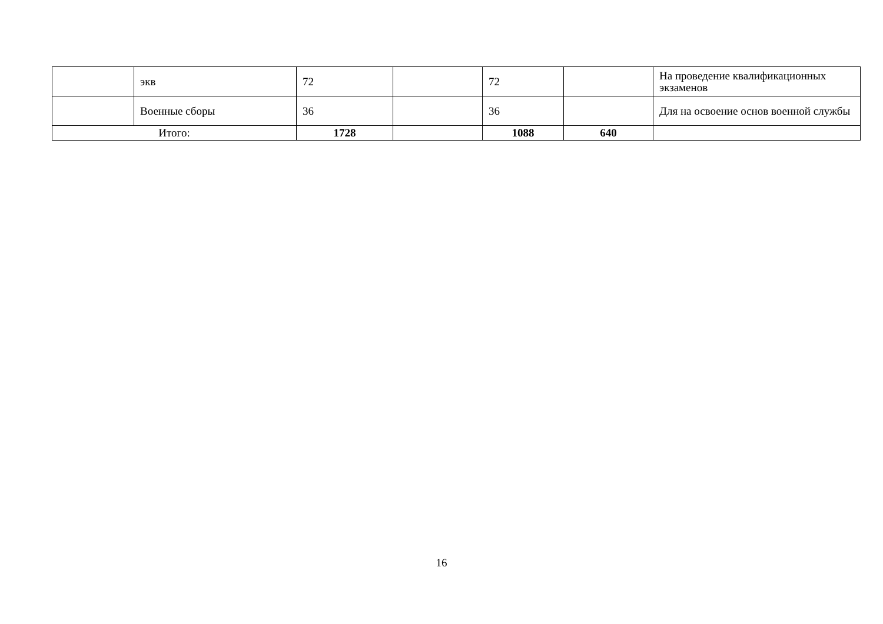| | экв | 72 | | 72 | | На проведение квалификационных экзаменов |
| | Военные сборы | 36 | | 36 | | Для на освоение основ военной службы |
| Итого: | | 1728 | | 1088 | 640 | |
16